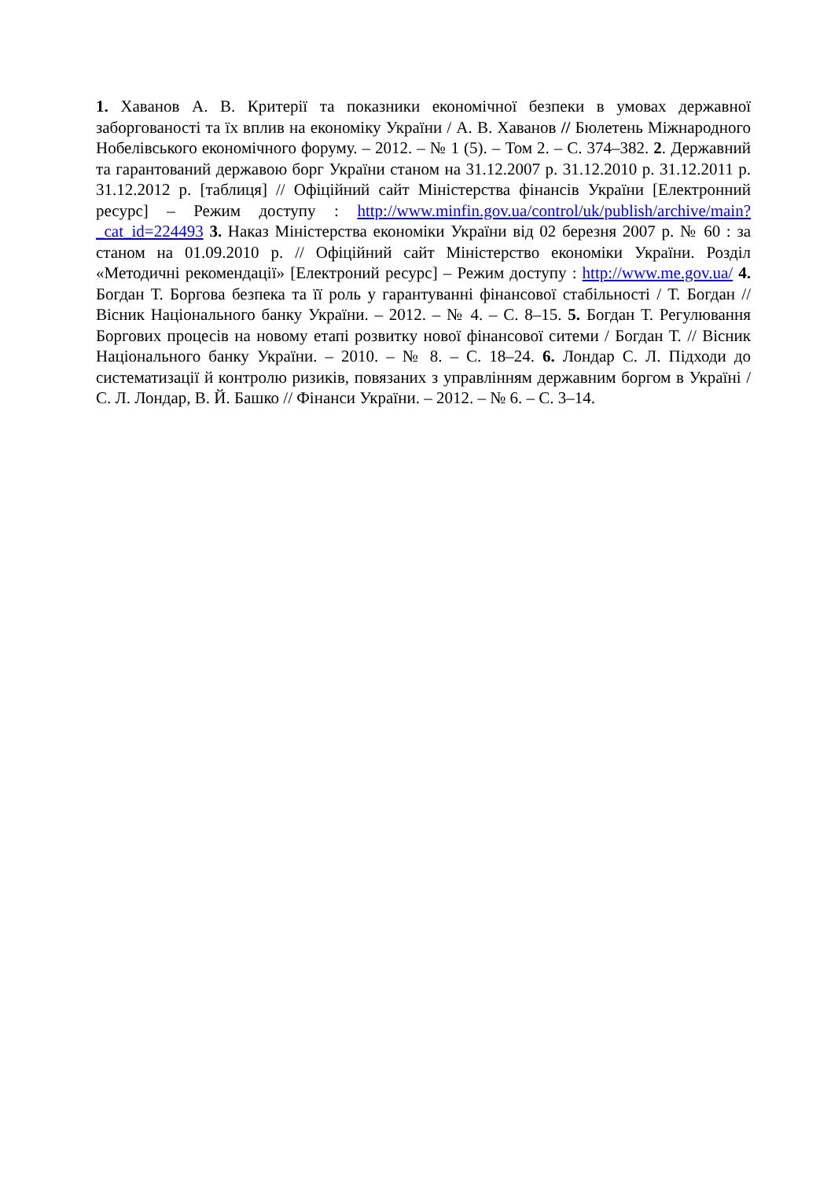1. Хаванов А. В. Критерії та показники економічної безпеки в умовах державної заборгованості та їх вплив на економіку України / А. В. Хаванов // Бюлетень Міжнародного Нобелівського економічного форуму. – 2012. – № 1 (5). – Том 2. – С. 374–382. 2. Державний та гарантований державою борг України станом на 31.12.2007 р. 31.12.2010 р. 31.12.2011 р. 31.12.2012 р. [таблиця] // Офіційний сайт Міністерства фінансів України [Електронний ресурс] – Режим доступу : http://www.minfin.gov.ua/control/uk/publish/archive/main?_cat_id=224493 3. Наказ Міністерства економіки України від 02 березня 2007 р. № 60 : за станом на 01.09.2010 р. // Офіційний сайт Міністерство економіки України. Розділ «Методичні рекомендації» [Електроний ресурс] – Режим доступу : http://www.me.gov.ua/ 4. Богдан Т. Боргова безпека та її роль у гарантуванні фінансової стабільності / Т. Богдан // Вісник Національного банку України. – 2012. – № 4. – С. 8–15. 5. Богдан Т. Регулювання Боргових процесів на новому етапі розвитку нової фінансової ситеми / Богдан Т. // Вісник Національного банку України. – 2010. – № 8. – С. 18–24. 6. Лондар С. Л. Підходи до систематизації й контролю ризиків, повязаних з управлінням державним боргом в Україні / С. Л. Лондар, В. Й. Башко // Фінанси України. – 2012. – № 6. – С. 3–14.